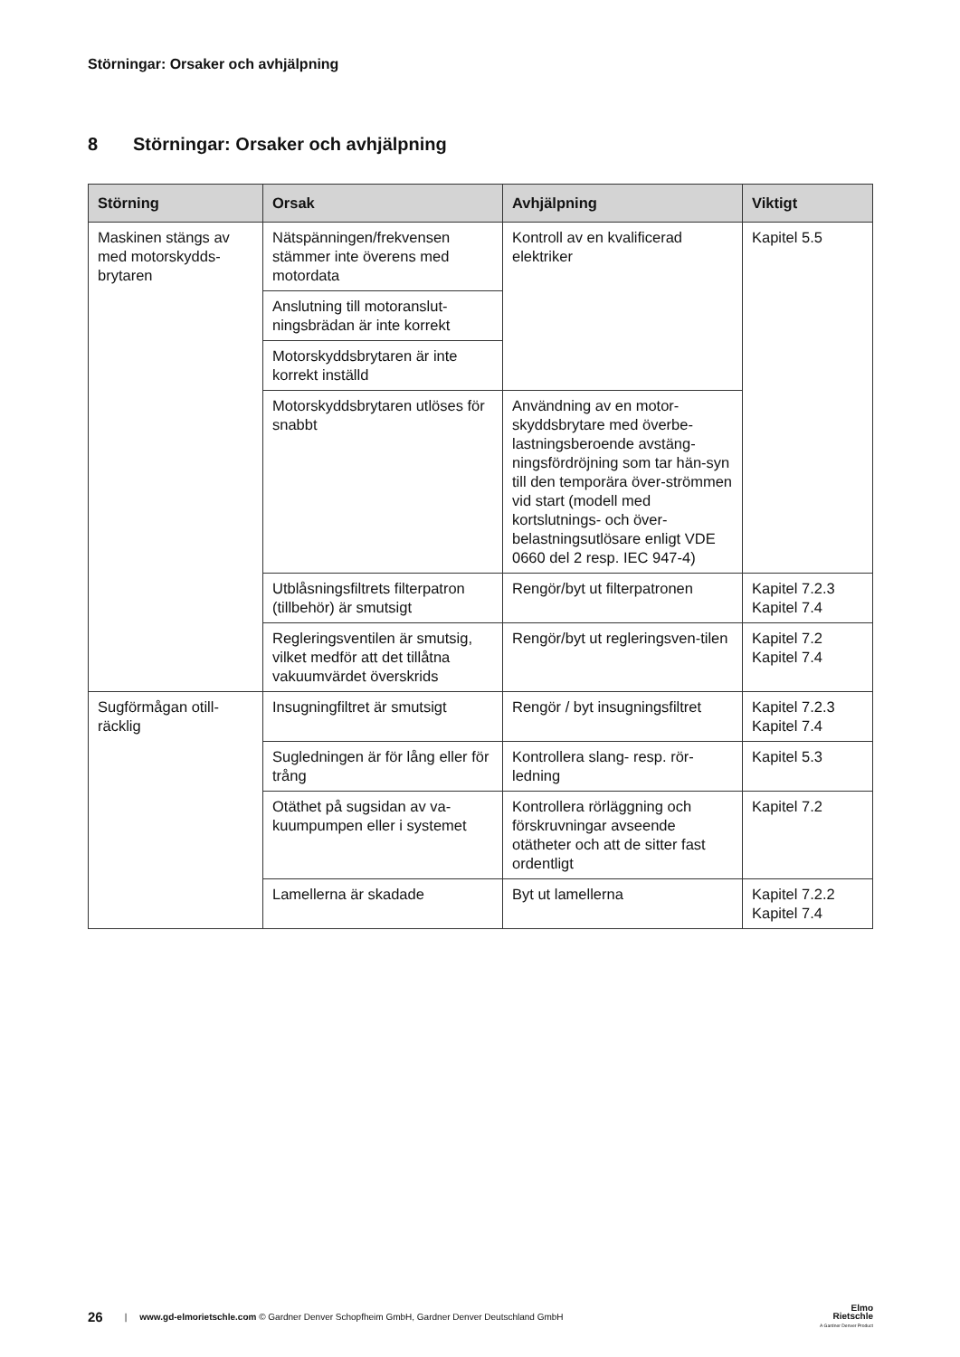Störningar: Orsaker och avhjälpning
8 Störningar: Orsaker och avhjälpning
| Störning | Orsak | Avhjälpning | Viktigt |
| --- | --- | --- | --- |
| Maskinen stängs av med motorskydds-brytaren | Nätspänningen/frekvensen stämmer inte överens med motordata | Kontroll av en kvalificerad elektriker | Kapitel 5.5 |
| | Anslutning till motoranslut-ningsbrädan är inte korrekt | | |
| | Motorskyddsbrytaren är inte korrekt inställd | | |
| | Motorskyddsbrytaren utlöses för snabbt | Användning av en motor-skyddsbrytare med överbe-lastningsberoende avstäng-ningsfördröjning som tar hän-syn till den temporära över-strömmen vid start (modell med kortslutnings- och över-belastningsutlösare enligt VDE 0660 del 2 resp. IEC 947-4) | |
| | Utblåsningsfiltrets filterpatron (tillbehör) är smutsigt | Rengör/byt ut filterpatronen | Kapitel 7.2.3 Kapitel 7.4 |
| | Regleringsventilen är smutsig, vilket medför att det tillåtna vakuumvärdet överskrids | Rengör/byt ut regleringsven-tilen | Kapitel 7.2 Kapitel 7.4 |
| Sugförmågan otill-räcklig | Insugningfiltret är smutsigt | Rengör / byt insugningsfiltret | Kapitel 7.2.3 Kapitel 7.4 |
| | Sugledningen är för lång eller för trång | Kontrollera slang- resp. rör-ledning | Kapitel 5.3 |
| | Otäthet på sugsidan av va-kuumpumpen eller i systemet | Kontrollera rörläggning och förskruvningar avseende otätheter och att de sitter fast ordentligt | Kapitel 7.2 |
| | Lamellerna är skadade | Byt ut lamellerna | Kapitel 7.2.2 Kapitel 7.4 |
26 | www.gd-elmorietschle.com © Gardner Denver Schopfheim GmbH, Gardner Denver Deutschland GmbH
Elmo
Rietschle
A Gardner Denver Product